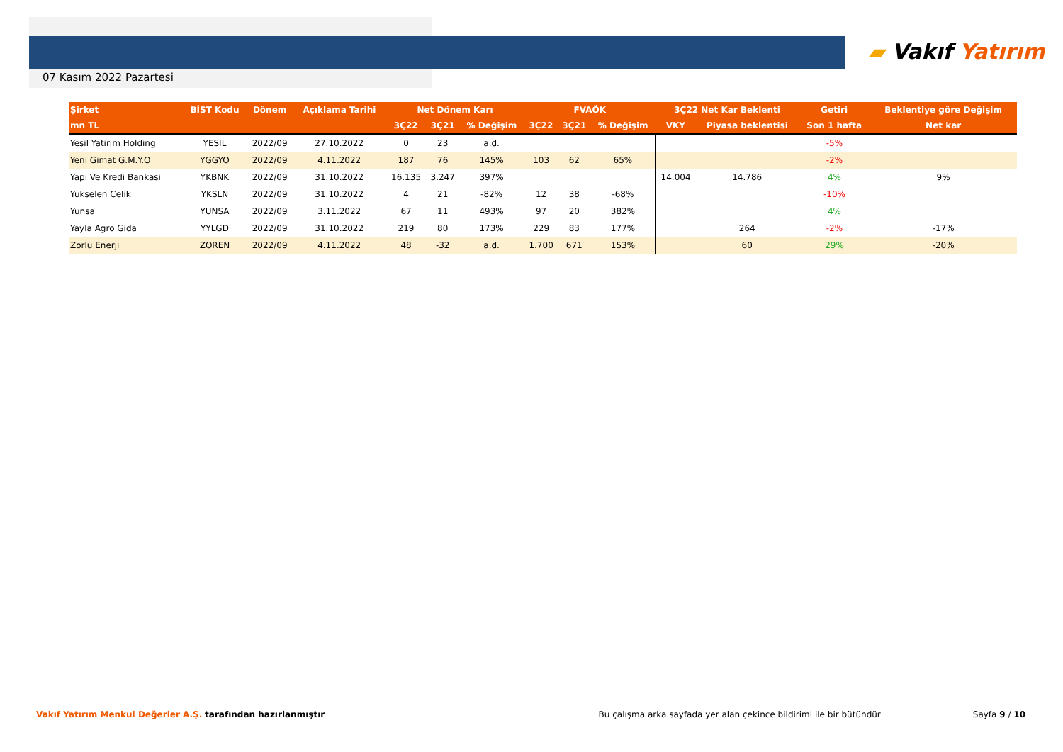07 Kasım 2022 Pazartesi
▰ Vakıf Yatırım
| Şirket | BİST Kodu | Dönem | Açıklama Tarihi | Net Dönem Karı | | | FVAÖK | | | 3Ç22 Net Kar Beklenti | | Getiri | Beklentiye göre Değişim |
| --- | --- | --- | --- | --- | --- | --- | --- | --- | --- | --- | --- | --- | --- |
| mn TL | | | | 3Ç22 | 3Ç21 | % Değişim | 3Ç22 | 3Ç21 | % Değişim | VKY | Piyasa beklentisi | Son 1 hafta | Net kar |
| Yesil Yatirim Holding | YESIL | 2022/09 | 27.10.2022 | 0 | 23 | a.d. | | | | | | -5% | |
| Yeni Gimat G.M.Y.O | YGGYO | 2022/09 | 4.11.2022 | 187 | 76 | 145% | 103 | 62 | 65% | | | -2% | |
| Yapi Ve Kredi Bankasi | YKBNK | 2022/09 | 31.10.2022 | 16.135 | 3.247 | 397% | | | | 14.004 | 14.786 | 4% | 9% |
| Yukselen Celik | YKSLN | 2022/09 | 31.10.2022 | 4 | 21 | -82% | 12 | 38 | -68% | | | -10% | |
| Yunsa | YUNSA | 2022/09 | 3.11.2022 | 67 | 11 | 493% | 97 | 20 | 382% | | | 4% | |
| Yayla Agro Gida | YYLGD | 2022/09 | 31.10.2022 | 219 | 80 | 173% | 229 | 83 | 177% | | 264 | -2% | -17% |
| Zorlu Enerji | ZOREN | 2022/09 | 4.11.2022 | 48 | -32 | a.d. | 1.700 | 671 | 153% | | 60 | 29% | -20% |
Vakıf Yatırım Menkul Değerler A.Ş. tarafından hazırlanmıştır Bu çalışma arka sayfada yer alan çekince bildirimi ile bir bütündür Sayfa 9 / 10